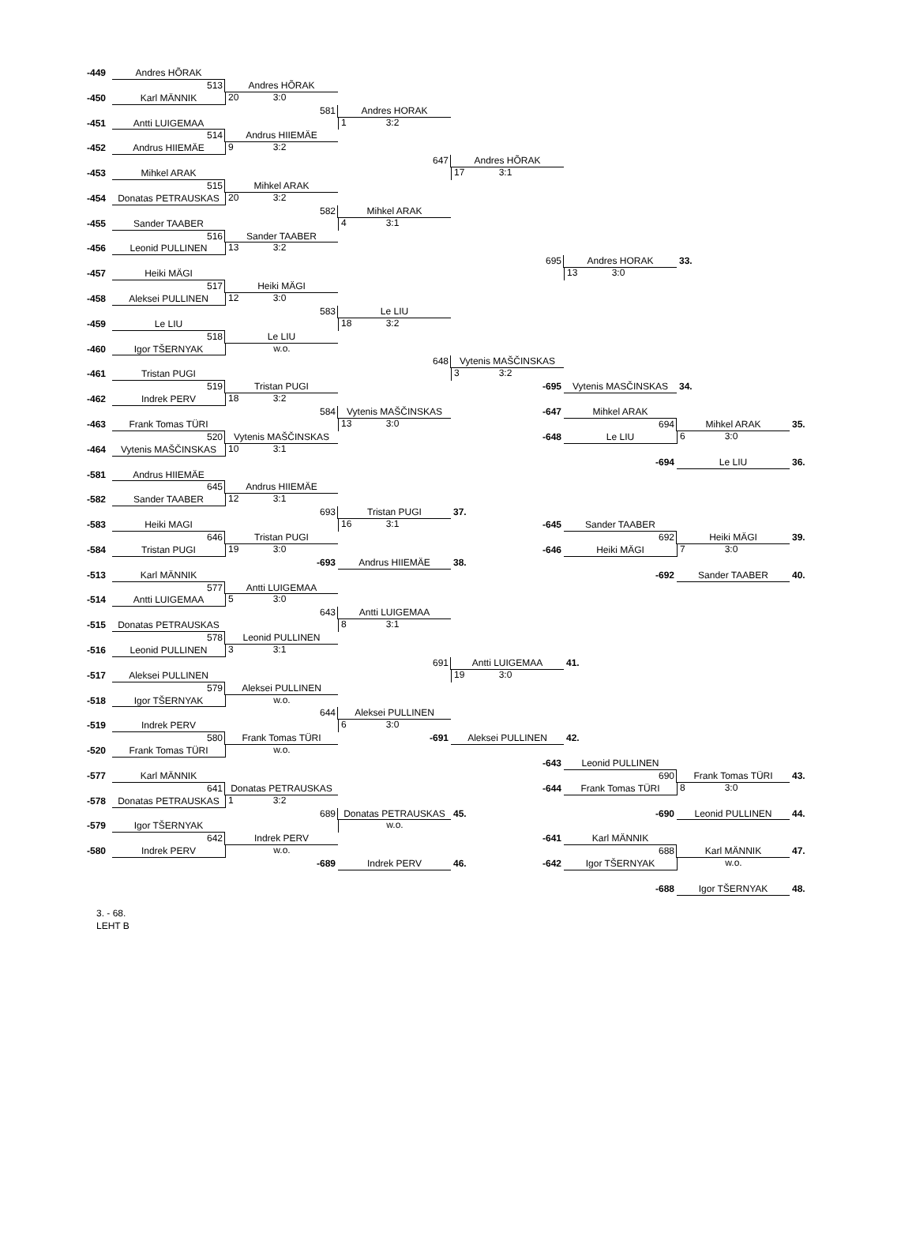-449
Andres HÕRAK
513
Andres HÕRAK
-450
Karl MÄNNIK
20 3:0
581
Andres HORAK
-451
Antti LUIGEMAA
1 3:2
514
Andrus HIIEMÄE
-452
Andrus HIIEMÄE
9 3:2
647
Andres HÕRAK
-453
Mihkel ARAK
17 3:1
515
Mihkel ARAK
-454
Donatas PETRAUSKAS
20 3:2
582
Mihkel ARAK
-455
Sander TAABER
4 3:1
516
Sander TAABER
-456
Leonid PULLINEN
13 3:2
695
Andres HORAK
33.
-457
Heiki MÄGI
13 3:0
517
Heiki MÄGI
-458
Aleksei PULLINEN
12 3:0
583
Le LIU
-459
Le LIU
18 3:2
518
Le LIU
-460
Igor TŠERNYAK
w.o.
648
Vytenis MAŠČINSKAS
-461
Tristan PUGI
3 3:2
519
Tristan PUGI
-695
Vytenis MASČINSKAS
34.
-462
Indrek PERV
18 3:2
584
Vytenis MAŠČINSKAS
-647
Mihkel ARAK
-463
Frank Tomas TÜRI
13 3:0
694
Mihkel ARAK
35.
520
Vytenis MAŠČINSKAS
-648
Le LIU
6 3:0
-464
Vytenis MAŠČINSKAS
10 3:1
-694
Le LIU
36.
-581
Andrus HIIEMÄE
645
Andrus HIIEMÄE
-582
Sander TAABER
12 3:1
693
Tristan PUGI
37.
-583
Heiki MAGI
16 3:1
-645
Sander TAABER
646
Tristan PUGI
692
Heiki MÄGI
39.
-584
Tristan PUGI
19 3:0
-646
Heiki MÄGI
7 3:0
-693
Andrus HIIEMÄE
38.
-513
Karl MÄNNIK
-692
Sander TAABER
40.
577
Antti LUIGEMAA
-514
Antti LUIGEMAA
5 3:0
643
Antti LUIGEMAA
-515
Donatas PETRAUSKAS
8 3:1
578
Leonid PULLINEN
-516
Leonid PULLINEN
3 3:1
691
Antti LUIGEMAA
41.
-517
Aleksei PULLINEN
19 3:0
579
Aleksei PULLINEN
-518
Igor TŠERNYAK
w.o.
644
Aleksei PULLINEN
-519
Indrek PERV
6 3:0
580
Frank Tomas TÜRI
-691
Aleksei PULLINEN
42.
-520
Frank Tomas TÜRI
w.o.
-643
Leonid PULLINEN
-577
Karl MÄNNIK
690
Frank Tomas TÜRI
43.
641
Donatas PETRAUSKAS
-644
Frank Tomas TÜRI
8 3:0
-578
Donatas PETRAUSKAS
1 3:2
689
Donatas PETRAUSKAS
45.
-690
Leonid PULLINEN
44.
-579
Igor TŠERNYAK
w.o.
642
Indrek PERV
-641
Karl MÄNNIK
-580
Indrek PERV
w.o.
688
Karl MÄNNIK
47.
-689
Indrek PERV
46. -642
Igor TŠERNYAK
w.o.
-688
Igor TŠERNYAK
48.
3. - 68.
LEHT B